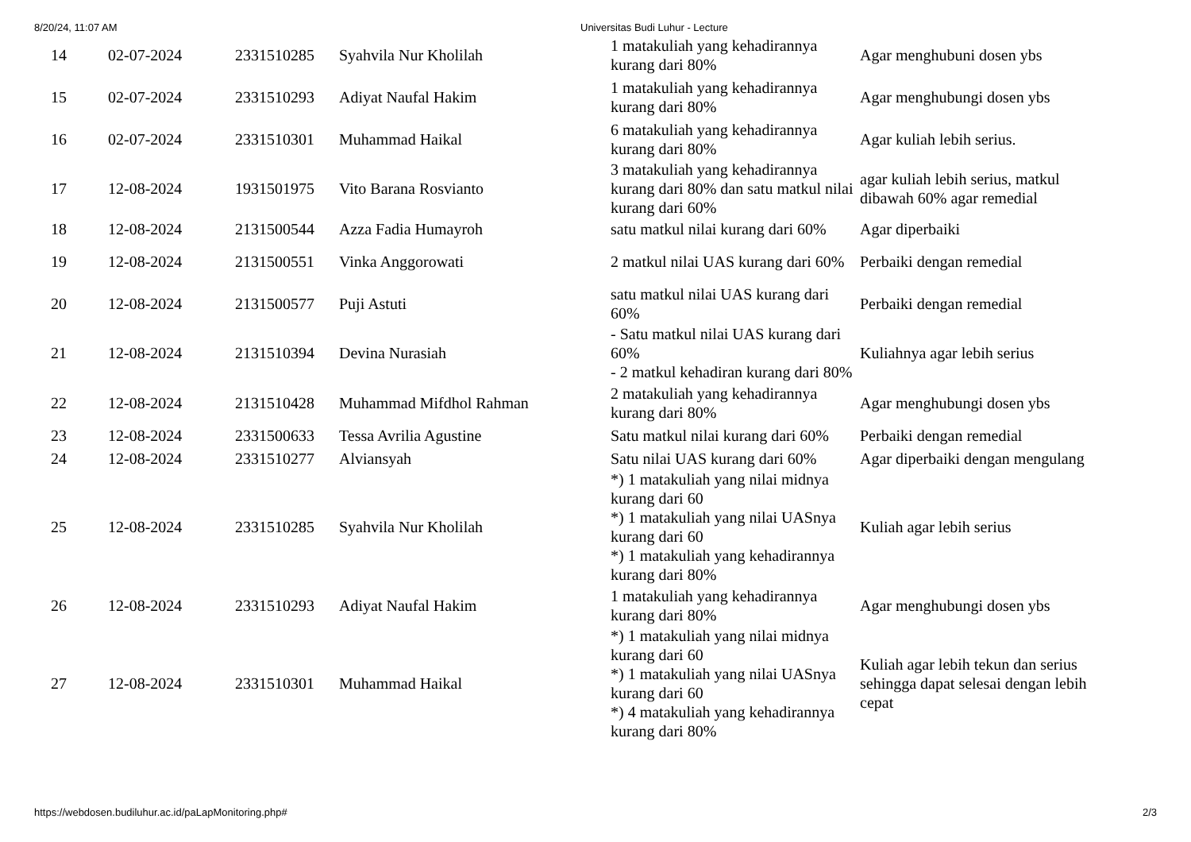8/20/24, 11:07 AM Universitas Budi Luhur - Lecture
| 14 | 02-07-2024 | 2331510285 | Syahvila Nur Kholilah | 1 matakuliah yang kehadirannya kurang dari 80% | Agar menghubuni dosen ybs |
| 15 | 02-07-2024 | 2331510293 | Adiyat Naufal Hakim | 1 matakuliah yang kehadirannya kurang dari 80% | Agar menghubungi dosen ybs |
| 16 | 02-07-2024 | 2331510301 | Muhammad Haikal | 6 matakuliah yang kehadirannya kurang dari 80% | Agar kuliah lebih serius. |
| 17 | 12-08-2024 | 1931501975 | Vito Barana Rosvianto | 3 matakuliah yang kehadirannya kurang dari 80% dan satu matkul nilai kurang dari 60% | agar kuliah lebih serius, matkul dibawah 60% agar remedial |
| 18 | 12-08-2024 | 2131500544 | Azza Fadia Humayroh | satu matkul nilai kurang dari 60% | Agar diperbaiki |
| 19 | 12-08-2024 | 2131500551 | Vinka Anggorowati | 2 matkul nilai UAS kurang dari 60% | Perbaiki dengan remedial |
| 20 | 12-08-2024 | 2131500577 | Puji Astuti | satu matkul nilai UAS kurang dari 60% | Perbaiki dengan remedial |
| 21 | 12-08-2024 | 2131510394 | Devina Nurasiah | - Satu matkul nilai UAS kurang dari 60% - 2 matkul kehadiran kurang dari 80% | Kuliahnya agar lebih serius |
| 22 | 12-08-2024 | 2131510428 | Muhammad Mifdhol Rahman | 2 matakuliah yang kehadirannya kurang dari 80% | Agar menghubungi dosen ybs |
| 23 | 12-08-2024 | 2331500633 | Tessa Avrilia Agustine | Satu matkul nilai kurang dari 60% | Perbaiki dengan remedial |
| 24 | 12-08-2024 | 2331510277 | Alviansyah | Satu nilai UAS kurang dari 60% | Agar diperbaiki dengan mengulang |
| 25 | 12-08-2024 | 2331510285 | Syahvila Nur Kholilah | *) 1 matakuliah yang nilai midnya kurang dari 60 *) 1 matakuliah yang nilai UASnya kurang dari 60 *) 1 matakuliah yang kehadirannya kurang dari 80% | Kuliah agar lebih serius |
| 26 | 12-08-2024 | 2331510293 | Adiyat Naufal Hakim | 1 matakuliah yang kehadirannya kurang dari 80% | Agar menghubungi dosen ybs |
| 27 | 12-08-2024 | 2331510301 | Muhammad Haikal | *) 1 matakuliah yang nilai midnya kurang dari 60 *) 1 matakuliah yang nilai UASnya kurang dari 60 *) 4 matakuliah yang kehadirannya kurang dari 80% | Kuliah agar lebih tekun dan serius sehingga dapat selesai dengan lebih cepat |
https://webdosen.budiluhur.ac.id/paLapMonitoring.php# 2/3